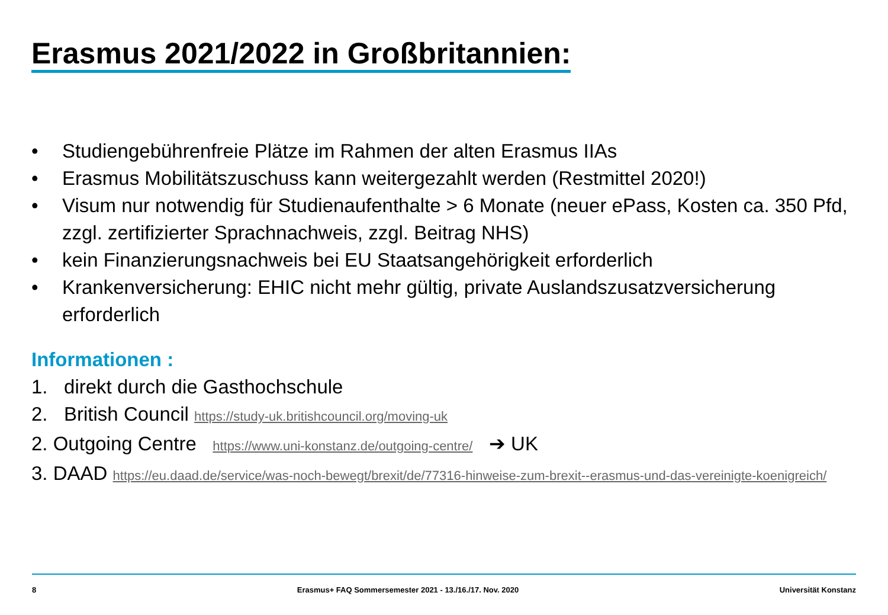Erasmus 2021/2022 in Großbritannien:
• Studiengebührenfreie Plätze im Rahmen der alten Erasmus IIAs
• Erasmus Mobilitätszuschuss kann weitergezahlt werden (Restmittel 2020!)
• Visum nur notwendig für Studienaufenthalte > 6 Monate (neuer ePass, Kosten ca. 350 Pfd, zzgl. zertifizierter Sprachnachweis, zzgl. Beitrag NHS)
• kein Finanzierungsnachweis bei EU Staatsangehörigkeit erforderlich
• Krankenversicherung: EHIC nicht mehr gültig, private Auslandszusatzversicherung erforderlich
Informationen :
1. direkt durch die Gasthochschule
2. British Council https://study-uk.britishcouncil.org/moving-uk
2. Outgoing Centre https://www.uni-konstanz.de/outgoing-centre/ ➔ UK
3. DAAD https://eu.daad.de/service/was-noch-bewegt/brexit/de/77316-hinweise-zum-brexit--erasmus-und-das-vereinigte-koenigreich/
8 Erasmus+ FAQ Sommersemester 2021 - 13./16./17. Nov. 2020 Universität Konstanz